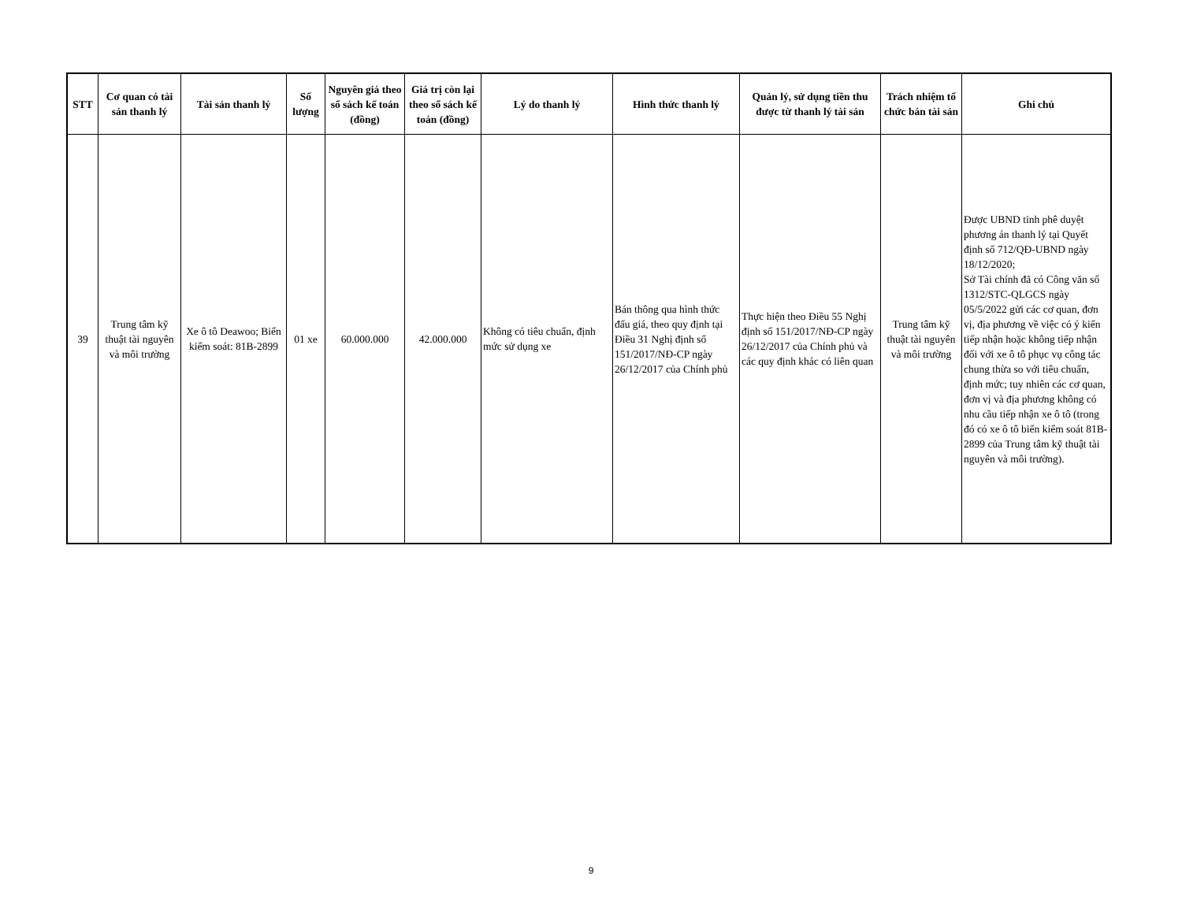| STT | Cơ quan có tài sản thanh lý | Tài sản thanh lý | Số lượng | Nguyên giá theo sổ sách kế toán (đồng) | Giá trị còn lại theo sổ sách kế toán (đồng) | Lý do thanh lý | Hình thức thanh lý | Quản lý, sử dụng tiền thu được từ thanh lý tài sản | Trách nhiệm tổ chức bán tài sản | Ghi chú |
| --- | --- | --- | --- | --- | --- | --- | --- | --- | --- | --- |
| 39 | Trung tâm kỹ thuật tài nguyên và môi trường | Xe ô tô Deawoo; Biển kiểm soát: 81B-2899 | 01 xe | 60.000.000 | 42.000.000 | Không có tiêu chuẩn, định mức sử dụng xe | Bán thông qua hình thức đấu giá, theo quy định tại Điều 31 Nghị định số 151/2017/NĐ-CP ngày 26/12/2017 của Chính phủ | Thực hiện theo Điều 55 Nghị định số 151/2017/NĐ-CP ngày 26/12/2017 của Chính phủ và các quy định khác có liên quan | Trung tâm kỹ thuật tài nguyên và môi trường | Được UBND tỉnh phê duyệt phương án thanh lý tại Quyết định số 712/QĐ-UBND ngày 18/12/2020; Sở Tài chính đã có Công văn số 1312/STC-QLGCS ngày 05/5/2022 gửi các cơ quan, đơn vị, địa phương về việc có ý kiến tiếp nhận hoặc không tiếp nhận đối với xe ô tô phục vụ công tác chung thừa so với tiêu chuẩn, định mức; tuy nhiên các cơ quan, đơn vị và địa phương không có nhu cầu tiếp nhận xe ô tô (trong đó có xe ô tô biển kiểm soát 81B-2899 của Trung tâm kỹ thuật tài nguyên và môi trường). |
9